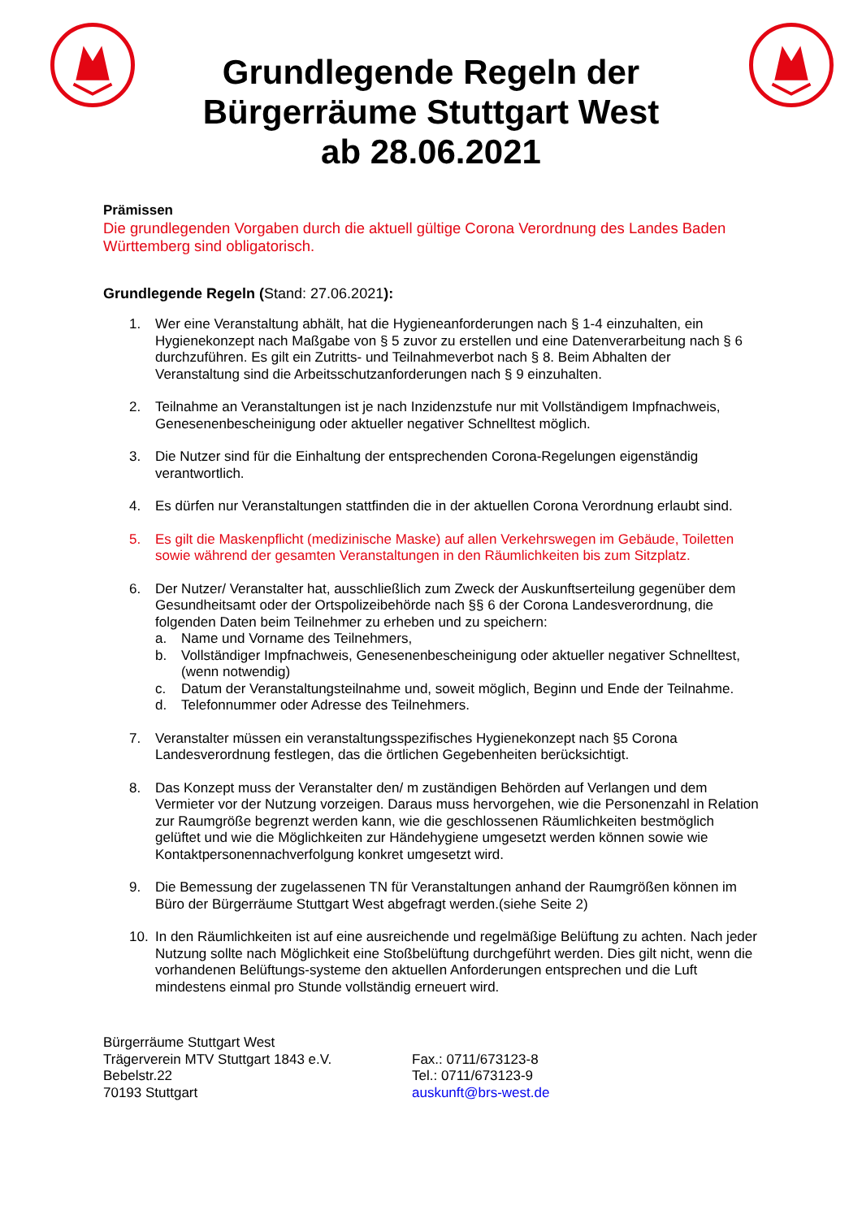Grundlegende Regeln der
Bürgerräume Stuttgart West
ab 28.06.2021
Prämissen
Die grundlegenden Vorgaben durch die aktuell gültige Corona Verordnung des Landes Baden Württemberg sind obligatorisch.
Grundlegende Regeln (Stand: 27.06.2021):
1. Wer eine Veranstaltung abhält, hat die Hygieneanforderungen nach § 1-4 einzuhalten, ein Hygienekonzept nach Maßgabe von § 5 zuvor zu erstellen und eine Datenverarbeitung nach § 6 durchzuführen. Es gilt ein Zutritts- und Teilnahmeverbot nach § 8. Beim Abhalten der Veranstaltung sind die Arbeitsschutzanforderungen nach § 9 einzuhalten.
2. Teilnahme an Veranstaltungen ist je nach Inzidenzstufe nur mit Vollständigem Impfnachweis, Genesenenbescheinigung oder aktueller negativer Schnelltest möglich.
3. Die Nutzer sind für die Einhaltung der entsprechenden Corona-Regelungen eigenständig verantwortlich.
4. Es dürfen nur Veranstaltungen stattfinden die in der aktuellen Corona Verordnung erlaubt sind.
5. Es gilt die Maskenpflicht (medizinische Maske) auf allen Verkehrswegen im Gebäude, Toiletten sowie während der gesamten Veranstaltungen in den Räumlichkeiten bis zum Sitzplatz.
6. Der Nutzer/ Veranstalter hat, ausschließlich zum Zweck der Auskunftserteilung gegenüber dem Gesundheitsamt oder der Ortspolizeibehörde nach §§ 6 der Corona Landesverordnung, die folgenden Daten beim Teilnehmer zu erheben und zu speichern:
a. Name und Vorname des Teilnehmers,
b. Vollständiger Impfnachweis, Genesenenbescheinigung oder aktueller negativer Schnelltest, (wenn notwendig)
c. Datum der Veranstaltungsteilnahme und, soweit möglich, Beginn und Ende der Teilnahme.
d. Telefonnummer oder Adresse des Teilnehmers.
7. Veranstalter müssen ein veranstaltungsspezifisches Hygienekonzept nach §5 Corona Landesverordnung festlegen, das die örtlichen Gegebenheiten berücksichtigt.
8. Das Konzept muss der Veranstalter den/ m zuständigen Behörden auf Verlangen und dem Vermieter vor der Nutzung vorzeigen. Daraus muss hervorgehen, wie die Personenzahl in Relation zur Raumgröße begrenzt werden kann, wie die geschlossenen Räumlichkeiten bestmöglich gelüftet und wie die Möglichkeiten zur Händehygiene umgesetzt werden können sowie wie Kontaktpersonennachverfolgung konkret umgesetzt wird.
9. Die Bemessung der zugelassenen TN für Veranstaltungen anhand der Raumgrößen können im Büro der Bürgerräume Stuttgart West abgefragt werden.(siehe Seite 2)
10. In den Räumlichkeiten ist auf eine ausreichende und regelmäßige Belüftung zu achten. Nach jeder Nutzung sollte nach Möglichkeit eine Stoßbelüftung durchgeführt werden. Dies gilt nicht, wenn die vorhandenen Belüftungs-systeme den aktuellen Anforderungen entsprechen und die Luft mindestens einmal pro Stunde vollständig erneuert wird.
Bürgerräume Stuttgart West
Trägerverein MTV Stuttgart 1843 e.V.
Bebelstr.22
70193 Stuttgart
Fax.: 0711/673123-8
Tel.: 0711/673123-9
auskunft@brs-west.de